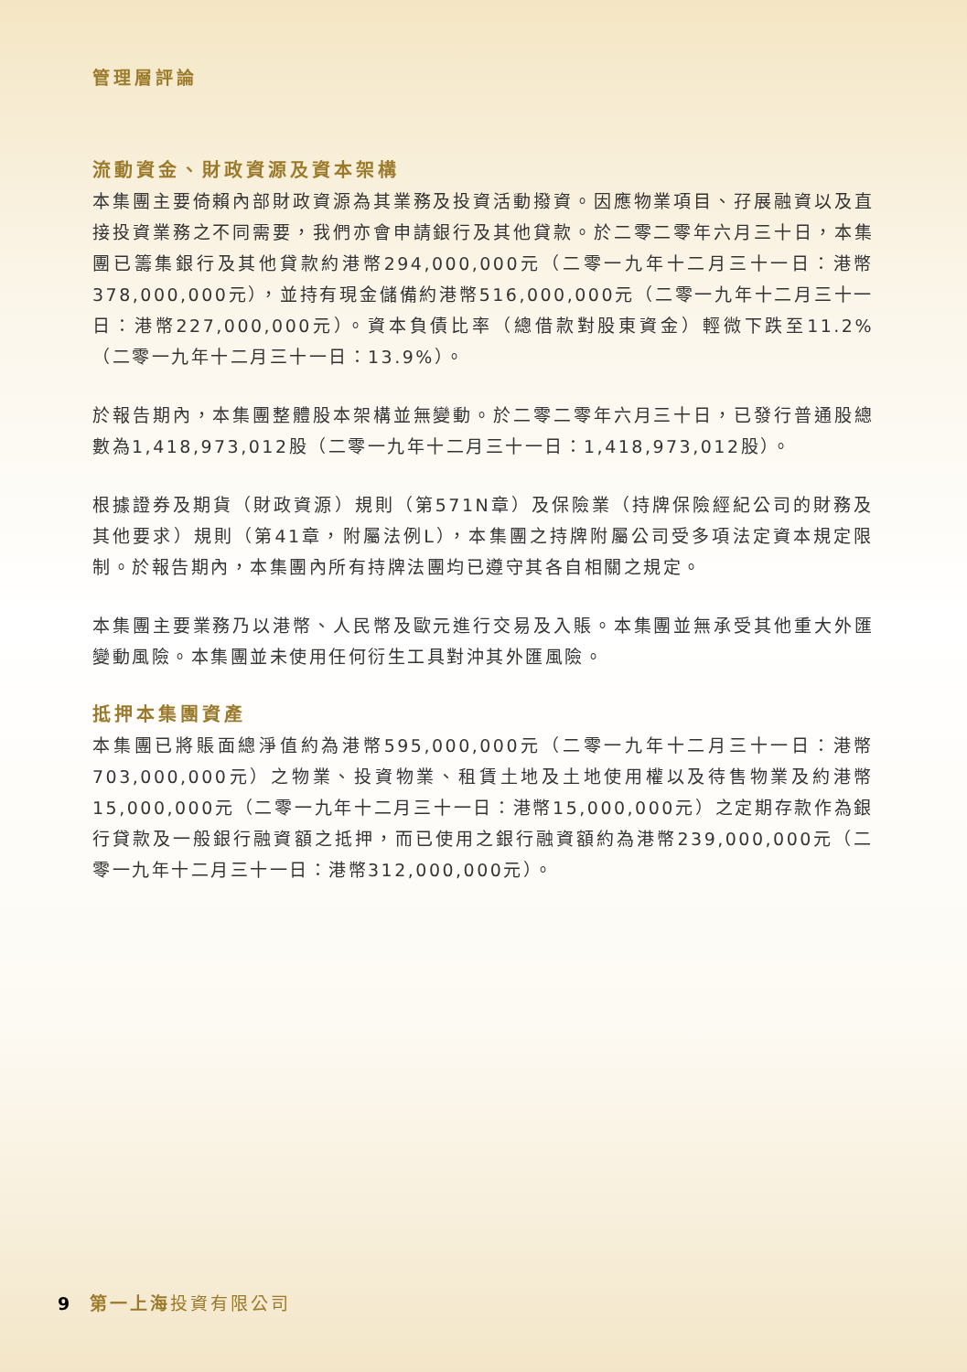管理層評論
流動資金、財政資源及資本架構
本集團主要倚賴內部財政資源為其業務及投資活動撥資。因應物業項目、孖展融資以及直接投資業務之不同需要，我們亦會申請銀行及其他貸款。於二零二零年六月三十日，本集團已籌集銀行及其他貸款約港幣294,000,000元（二零一九年十二月三十一日：港幣378,000,000元），並持有現金儲備約港幣516,000,000元（二零一九年十二月三十一日：港幣227,000,000元）。資本負債比率（總借款對股東資金）輕微下跌至11.2%（二零一九年十二月三十一日：13.9%）。
於報告期內，本集團整體股本架構並無變動。於二零二零年六月三十日，已發行普通股總數為1,418,973,012股（二零一九年十二月三十一日：1,418,973,012股）。
根據證券及期貨（財政資源）規則（第571N章）及保險業（持牌保險經紀公司的財務及其他要求）規則（第41章，附屬法例L），本集團之持牌附屬公司受多項法定資本規定限制。於報告期內，本集團內所有持牌法團均已遵守其各自相關之規定。
本集團主要業務乃以港幣、人民幣及歐元進行交易及入賬。本集團並無承受其他重大外匯變動風險。本集團並未使用任何衍生工具對沖其外匯風險。
抵押本集團資產
本集團已將賬面總淨值約為港幣595,000,000元（二零一九年十二月三十一日：港幣703,000,000元）之物業、投資物業、租賃土地及土地使用權以及待售物業及約港幣15,000,000元（二零一九年十二月三十一日：港幣15,000,000元）之定期存款作為銀行貸款及一般銀行融資額之抵押，而已使用之銀行融資額約為港幣239,000,000元（二零一九年十二月三十一日：港幣312,000,000元）。
9 第一上海 投資有限公司